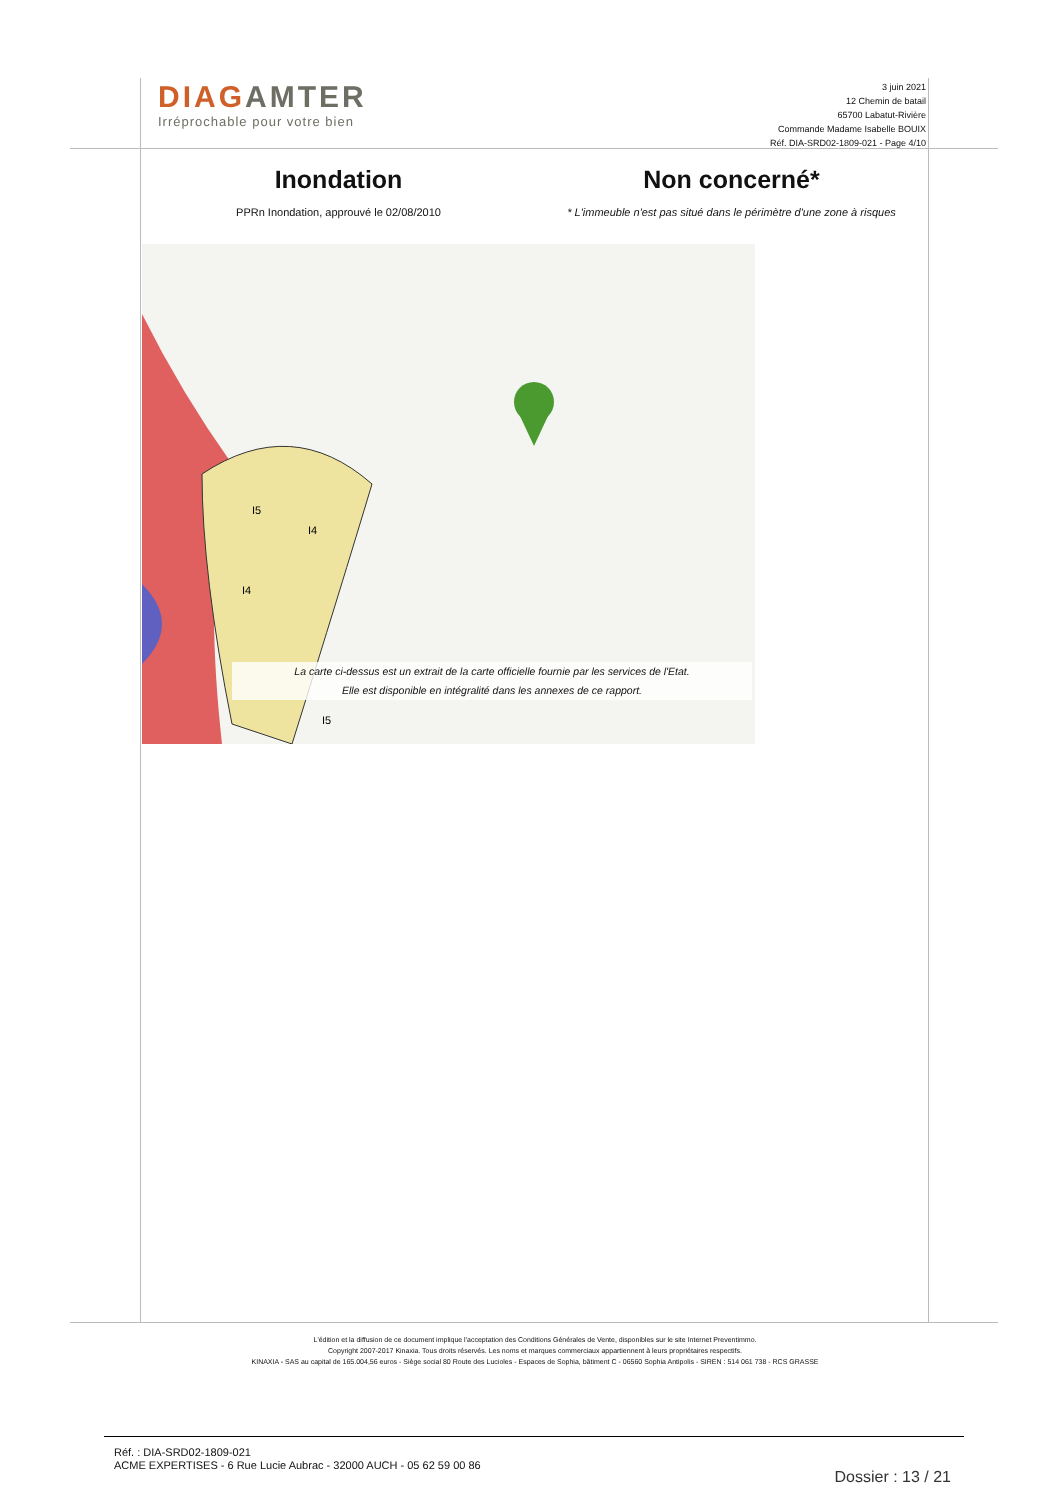DIAGAMTER
Irréprochable pour votre bien
3 juin 2021
12 Chemin de batail
65700 Labatut-Rivière
Commande Madame Isabelle BOUIX
Réf. DIA-SRD02-1809-021 - Page 4/10
Inondation
PPRn Inondation, approuvé le 02/08/2010
Non concerné*
* L'immeuble n'est pas situé dans le périmètre d'une zone à risques
I5
I4
I4
I5
La carte ci-dessus est un extrait de la carte officielle fournie par les services de l'Etat.
Elle est disponible en intégralité dans les annexes de ce rapport.
L'édition et la diffusion de ce document implique l'acceptation des Conditions Générales de Vente, disponibles sur le site Internet Preventimmo.
Copyright 2007-2017 Kinaxia. Tous droits réservés. Les noms et marques commerciaux appartiennent à leurs propriétaires respectifs.
KINAXIA - SAS au capital de 165.004,56 euros - Siège social 80 Route des Lucioles - Espaces de Sophia, bâtiment C - 06560 Sophia Antipolis - SIREN : 514 061 738 - RCS GRASSE
Réf. : DIA-SRD02-1809-021
ACME EXPERTISES - 6 Rue Lucie Aubrac - 32000 AUCH - 05 62 59 00 86
Dossier : 13 / 21